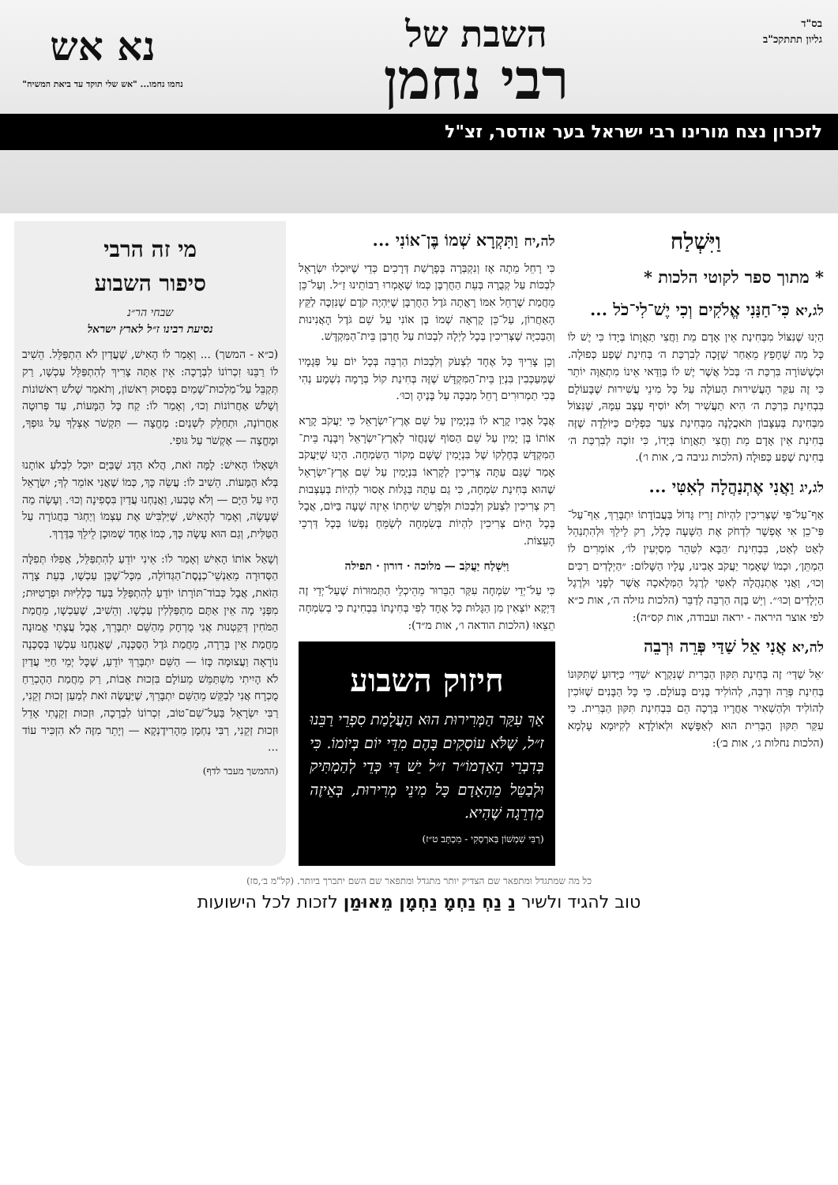בס"ד
גליון תתתקכ"ב
השבת של
רבי נחמן
נא אש
נחמו נחמו... "אש שלי תוקד עד ביאת המשיח"
לזכרון נצח מורינו רבי ישראל בער אודסר, זצ"ל
וַיִּשְׁלַח
* מתוך ספר לקוטי הלכות *
לג,יא כִּי־חַנַּנִי אֱלֹקִים וְכִי יֶשׁ־לִי־כֹל ...
הַיְנוּ שֶׁנִּצּוֹל מִבְּחִינַת אֵין אָדָם מֵת וַחֲצִי תַאֲוָתוֹ בְּיָדוֹ כִּי יֶשׁ לוֹ כָּל מַה שֶּׁחָפֵץ מֵאַחַר שֶׁזָּכָה לְבִרְכַּת ה׳ בְּחִינַת שֶׁפַע כְּפוּלָה. וּכְשֶׁשּׁוֹרָה בִּרְכַּת ה׳ בְּכֹל אֲשֶׁר יֶשׁ לוֹ בְּוַדַּאי אֵינוֹ מִתְאַוֶּה יוֹתֵר כִּי זֶה עִקַּר הָעֲשִׁירוּת הָעוֹלֶה עַל כָּל מִינֵי עֲשִׁירוּת שֶׁבָּעוֹלָם בִּבְחִינַת בִּרְכַּת ה׳ הִיא תַעֲשִׁיר וְלֹא יוֹסִיף עֶצֶב עִמָּהּ, שֶׁנִּצּוֹל מִבְּחִינַת בְּעִצָּבוֹן תֹּאכֲלֶנָּה מִבְּחִינַת צַעַר כִּפְלַיִם כַּיּוֹלֵדָה שֶׁזֶּה בְּחִינַת אֵין אָדָם מֵת וַחֲצִי תַאֲוָתוֹ בְּיָדוֹ, כִּי זוֹכֶה לְבִרְכַּת ה׳ בְּחִינַת שֶׁפַע כְּפוּלָה (הלכות גניבה ב׳, אות ו׳).
לג,יג וַאֲנִי אֶתְנַהֲלָה לְאִטִּי ...
אַף־עַל־פִּי שֶׁצְּרִיכִין לִהְיוֹת זָרִיז גָּדוֹל בַּעֲבוֹדָתוֹ יִתְבָּרֵךְ, אַף־עַל־פִּי־כֵן אִי אֶפְשָׁר לִדְחֹק אֶת הַשָּׁעָה כְּלָל, רַק לֵילֵךְ וּלְהִתְנַהֵל לְאַט לְאַט, בִּבְחִינַת ׳הַבָּא לִטַּהֵר מְסַיְּעִין לוֹ׳, אוֹמְרִים לוֹ הַמְתֵּן׳, וּכְמוֹ שֶׁאָמַר יַעֲקֹב אָבִינוּ, עָלָיו הַשָּׁלוֹם: ״הַיְלָדִים רַכִּים וְכוּ׳, וַאֲנִי אֶתְנַהֲלָה לְאִטִּי לְרֶגֶל הַמְּלָאכָה אֲשֶׁר לְפָנַי וּלְרֶגֶל הַיְלָדִים וְכוּ׳״. וְיֵשׁ בָּזֶה הַרְבֵּה לְדַבֵּר (הלכות גזילה ה׳, אות כ״א לפי אוצר היראה - יראה ועבודה, אות קס״ה):
לה,יא אֲנִי אֵל שַׁדַּי פְּרֵה וּרְבֵה
׳אֵל שַׁדַּי׳ זֶה בְּחִינַת תִּקּוּן הַבְּרִית שֶׁנִּקְרָא ׳שַׁדַּי׳ כַּיָּדוּעַ שֶׁתִּקּוּנוֹ בְּחִינַת פְּרֵה וּרְבֵה, לְהוֹלִיד בָּנִים בָּעוֹלָם. כִּי כָּל הַבָּנִים שֶׁזּוֹכִין לְהוֹלִיד וּלְהַשְׁאִיר אַחֲרָיו בְּרָכָה הֵם בִּבְחִינַת תִּקּוּן הַבְּרִית. כִּי עִקַּר תִּקּוּן הַבְּרִית הוּא לְאַפָּשָׁא וּלְאוֹלָדָא לְקִיּוּמָא עָלְמָא (הלכות נחלות ג׳, אות ב׳):
לה,יח וַתִּקְרָא שְׁמוֹ בֶּן־אוֹנִי ...
כִּי רָחֵל מֵתָה אָז וְנִקְבְּרָה בְּפָרָשַׁת דְּרָכִים כְּדֵי שֶׁיּוּכְלוּ יִשְׂרָאֵל לִבְכּוֹת עַל קְבֻרָהּ בְּעֵת הַחֻרְבָּן כְּמוֹ שֶׁאָמְרוּ רַבּוֹתֵינוּ זַ״ל. וְעַל־כֵּן מֵחֲמַת שֶׁרָחֵל אִמּוֹ רָאֲתָה גֹּדֶל הַחֻרְבָּן שֶׁיִּהְיֶה קֹדֶם שֶׁנִּזְכֶּה לַקֵּץ הָאַחֲרוֹן, עַל־כֵּן קָרְאָה שְׁמוֹ בֶּן אוֹנִי עַל שֵׁם גֹּדֶל הָאֲנִינוּת וְהַבְּכִיָּה שֶׁצְּרִיכִין בְּכָל לַיְלָה לִבְכּוֹת עַל חֻרְבַּן בֵּית־הַמִּקְדָּשׁ.
וְכֵן צָרִיךְ כָּל אֶחָד לִצְעֹק וְלִבְכּוֹת הַרְבֵּה בְּכָל יוֹם עַל פְּגָמָיו שֶׁמְּעַכְּבִין בִּנְיַן בֵּית־הַמִּקְדָּשׁ שֶׁזֶּה בְּחִינַת קוֹל בְּרָמָה נִשְׁמָע נְהִי בְּכִי תַמְרוּרִים רָחֵל מְבַכָּה עַל בָּנֶיהָ וְכוּ׳.
אֲבָל אָבִיו קָרָא לוֹ בִּנְיָמִין עַל שֵׁם אֶרֶץ־יִשְׂרָאֵל כִּי יַעֲקֹב קָרָא אוֹתוֹ בֶּן יָמִין עַל שֵׁם הַסּוֹף שֶׁנַּחֲזֹר לְאֶרֶץ־יִשְׂרָאֵל וְיִבָּנֶה בֵּית־הַמִּקְדָּשׁ בְּחֶלְקוֹ שֶׁל בִּנְיָמִין שֶׁשָּׁם מְקוֹר הַשִּׂמְחָה. הַיְנוּ שֶׁיַּעֲקֹב אָמַר שֶׁגַּם עַתָּה צְרִיכִין לְקָרְאוֹ בִּנְיָמִין עַל שֵׁם אֶרֶץ־יִשְׂרָאֵל שֶׁהוּא בְּחִינַת שִׂמְחָה, כִּי גַם עַתָּה בַּגָּלוּת אָסוּר לִהְיוֹת בְּעַצְבוּת רַק צְרִיכִין לִצְעֹק וְלִבְכּוֹת וּלְפָרֵשׁ שִׂיחָתוֹ אֵיזֶה שָׁעָה בַּיּוֹם, אֲבָל בְּכָל הַיּוֹם צְרִיכִין לִהְיוֹת בְּשִׂמְחָה לְשַׂמֵּחַ נַפְשׁוֹ בְּכָל דַּרְכֵי הָעֵצוֹת.
וַיִּשְׁלַח יַעֲקֹב — מלוכה · דורון · תפילה
כִּי עַל־יְדֵי שִׂמְחָה עִקַּר הַבֵּרוּר מֵהֵיכְלֵי הַתְּמוּרוֹת שֶׁעַל־יְדֵי זֶה דַּיְקָא יוֹצְאִין מִן הַגָּלוּת כָּל אֶחָד לְפִי בְּחִינָתוֹ בִּבְחִינַת כִּי בְשִׂמְחָה תֵצֵאוּ (הלכות הודאה ו׳, אות מ״ד):
חיזוק השבוע
אַךְ עִקַּר הַמְּרִירוּת הוּא הַעֲלָמַת סִפְרֵי רַבֵּנוּ ז״ל, שֶׁלֹּא עוֹסְקִים בָּהֶם מִדֵּי יוֹם בְּיוֹמוֹ. כִּי בְּדִבְרֵי הָאַדְמוֹ״ר ז״ל יֵשׁ דַּי כְּדֵי לְהַמְתִּיק וּלְבַטֵּל מֵהָאָדָם כָּל מִינֵי מְרִירוּת, בְּאֵיזֶה מַדְרֵגָה שֶׁהִיא.
(רַבִּי שִׁמְשׁוֹן בַּארְסְקִי - מִכְתָּב ט״ז)
מי זה הרבי
סיפור השבוע
שבחי הר״נ
נסיעת רבינו ז״ל לארץ ישראל
(כ״א - המשך) ... וְאָמַר לוֹ הָאִישׁ, שֶׁעֲדַיִן לֹא הִתְפַּלֵּל. הֵשִׁיב לוֹ רַבֵּנוּ זִכְרוֹנוֹ לִבְרָכָה: אֵין אַתָּה צָרִיךְ לְהִתְפַּלֵּל עַכְשָׁו, רַק תְּקַבֵּל עַל־מַלְכוּת־שָׁמַיִם בְּפָסוּק רִאשׁוֹן, וְתֹאמַר שָׁלֹשׁ רִאשׁוֹנוֹת וְשָׁלֹשׁ אַחֲרוֹנוֹת וְכוּ׳, וְאָמַר לוֹ: קַח כָּל הַמָּעוֹת, עַד פְּרוּטָה אַחֲרוֹנָה, וּתְחַלֵּק לִשְׁנַיִם: מֶחֱצָה — תִּקְשֹׁר אֶצְלְךָ עַל גּוּפְךָ, וּמֶחֱצָה — אֶקְשֹׁר עַל גּוּפִי.
וּשְׁאָלוֹ הָאִישׁ: לָמָּה זֹאת, הֲלֹא הַדָּג שֶׁבַּיָּם יוּכַל לִבְלֹעַ אוֹתָנוּ בְּלֹא הַמָּעוֹת. הֵשִׁיב לוֹ: עֲשֵׂה כָּךְ, כְּמוֹ שֶׁאֲנִי אוֹמֵר לְךָ; יִשְׂרָאֵל הָיוּ עַל הַיָּם — וְלֹא טָבְעוּ, וַאֲנַחְנוּ עֲדַיִן בִּסְפִינָה וְכוּ׳. וְעָשָׂה מַה שֶּׁעָשָׂה, וְאָמַר לְהָאִישׁ, שֶׁיַּלְבִּישׁ אֶת עַצְמוֹ וְיַחְגֹּר בַּחֲגוֹרָה עַל הַטַּלִּית, וְגַם הוּא עָשָׂה כָּךְ, כְּמוֹ אֶחָד שֶׁמּוּכָן לֵילֵךְ בַּדֶּרֶךְ.
וְשָׁאַל אוֹתוֹ הָאִישׁ וְאָמַר לוֹ: אֵינִי יוֹדֵעַ לְהִתְפַּלֵּל, אֲפִלּוּ תְּפִלָּה הַסְּדוּרָה מֵאַנְשֵׁי־כְנֶסֶת־הַגְּדוֹלָה, מִכָּל־שֶׁכֵּן עַכְשָׁו, בְּעֵת צָרָה הַזֹּאת, אֲבָל כְּבוֹד־תּוֹרָתוֹ יוֹדֵעַ לְהִתְפַּלֵּל בְּעַד כְּלָלִיּוּת וּפְרָטִיּוּת; מִפְּנֵי מָה אֵין אַתֶּם מִתְפַּלְּלִין עַכְשָׁו. וְהֵשִׁיב, שֶׁעַכְשָׁו, מֵחֲמַת הַמֹּחִין דְּקַטְנוּת אֲנִי מֻרְחָק מֵהַשֵּׁם יִתְבָּרֵךְ, אֲבָל עֲצָתִי אֱמוּנָה מֵחֲמַת אֵין בְּרֵרָה, מֵחֲמַת גֹּדֶל הַסַּכָּנָה, שֶׁאֲנַחְנוּ עַכְשָׁו בְּסַכָּנָה נוֹרָאָה וַעֲצוּמָה כָּזוֹ — הַשֵּׁם יִתְבָּרֵךְ יוֹדֵעַ, שֶׁכָּל יְמֵי חַיַּי עֲדַיִן לֹא הָיִיתִי מִשְׁתַּמֵּשׁ מֵעוֹלָם בִּזְכוּת אָבוֹת, רַק מֵחֲמַת הַהֶכְרֵחַ מֻכְרָח אֲנִי לְבַקֵּשׁ מֵהַשֵּׁם יִתְבָּרֵךְ, שֶׁיַּעֲשֶׂה זֹאת לְמַעַן זְכוּת זְקֵנִי, רַבִּי יִשְׂרָאֵל בַּעַל־שֵׁם־טוֹב, זִכְרוֹנוֹ לִבְרָכָה, וּזְכוּת זְקֵנָתִי אָדֵל וּזְכוּת זְקֵנִי, רַבִּי נַחְמָן מֵהָרִידֶנְקָא — וְיָתֵר מִזֶּה לֹא הִזְכִּיר עוֹד ...
(ההמשך מעבר לדף)
כל מה שמתגדל ומתפאר שם הצדיק יותר מתגדל ומתפאר שם השם יתברך ביותר. (קל"מ ב׳,סז)
טוב להגיד ולשיר נַ נַחְ נַחְמָ נַחְמָן מֵאוּמַן לזכות לכל הישועות